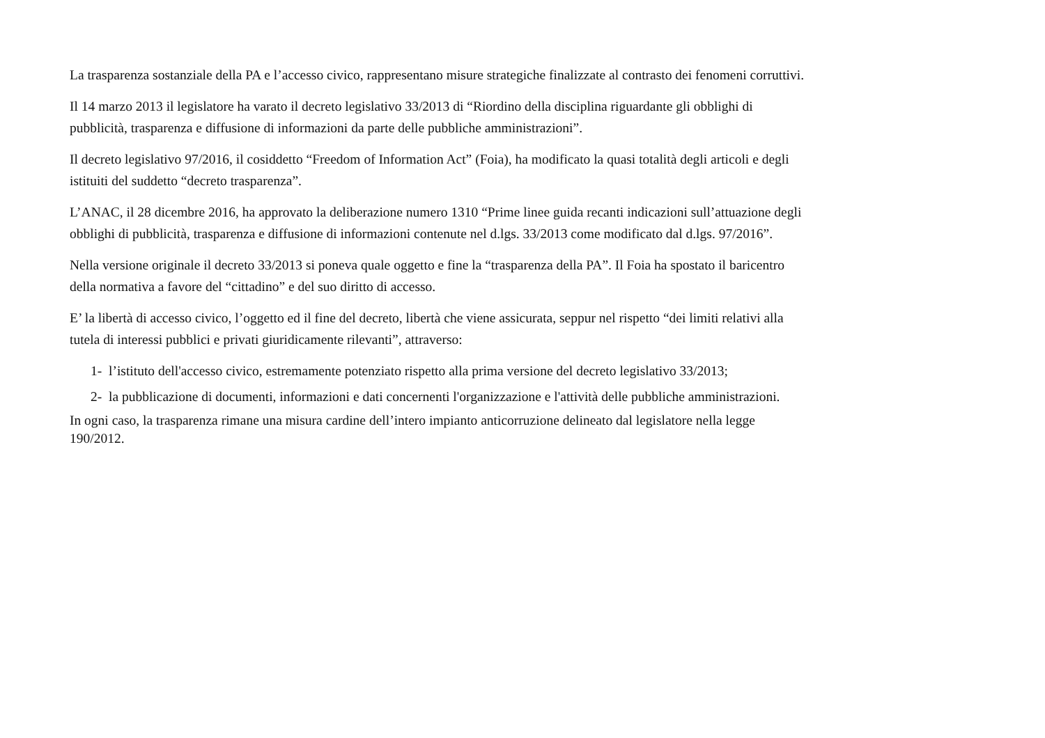La trasparenza sostanziale della PA e l’accesso civico, rappresentano misure strategiche finalizzate al contrasto dei fenomeni corruttivi.
Il 14 marzo 2013 il legislatore ha varato il decreto legislativo 33/2013 di “Riordino della disciplina riguardante gli obblighi di
pubblicità, trasparenza e diffusione di informazioni da parte delle pubbliche amministrazioni”.
Il decreto legislativo 97/2016, il cosiddetto “Freedom of Information Act” (Foia), ha modificato la quasi totalità degli articoli e degli
istituiti del suddetto “decreto trasparenza”.
L’ANAC, il 28 dicembre 2016, ha approvato la deliberazione numero 1310 “Prime linee guida recanti indicazioni sull’attuazione degli
obblighi di pubblicità, trasparenza e diffusione di informazioni contenute nel d.lgs. 33/2013 come modificato dal d.lgs. 97/2016”.
Nella versione originale il decreto 33/2013 si poneva quale oggetto e fine la “trasparenza della PA”. Il Foia ha spostato il baricentro
della normativa a favore del “cittadino” e del suo diritto di accesso.
E’ la libertà di accesso civico, l’oggetto ed il fine del decreto, libertà che viene assicurata, seppur nel rispetto “dei limiti relativi alla
tutela di interessi pubblici e privati giuridicamente rilevanti”, attraverso:
1- l’istituto dell'accesso civico, estremamente potenziato rispetto alla prima versione del decreto legislativo 33/2013;
2- la pubblicazione di documenti, informazioni e dati concernenti l'organizzazione e l'attività delle pubbliche amministrazioni.
In ogni caso, la trasparenza rimane una misura cardine dell’intero impianto anticorruzione delineato dal legislatore nella legge
190/2012.